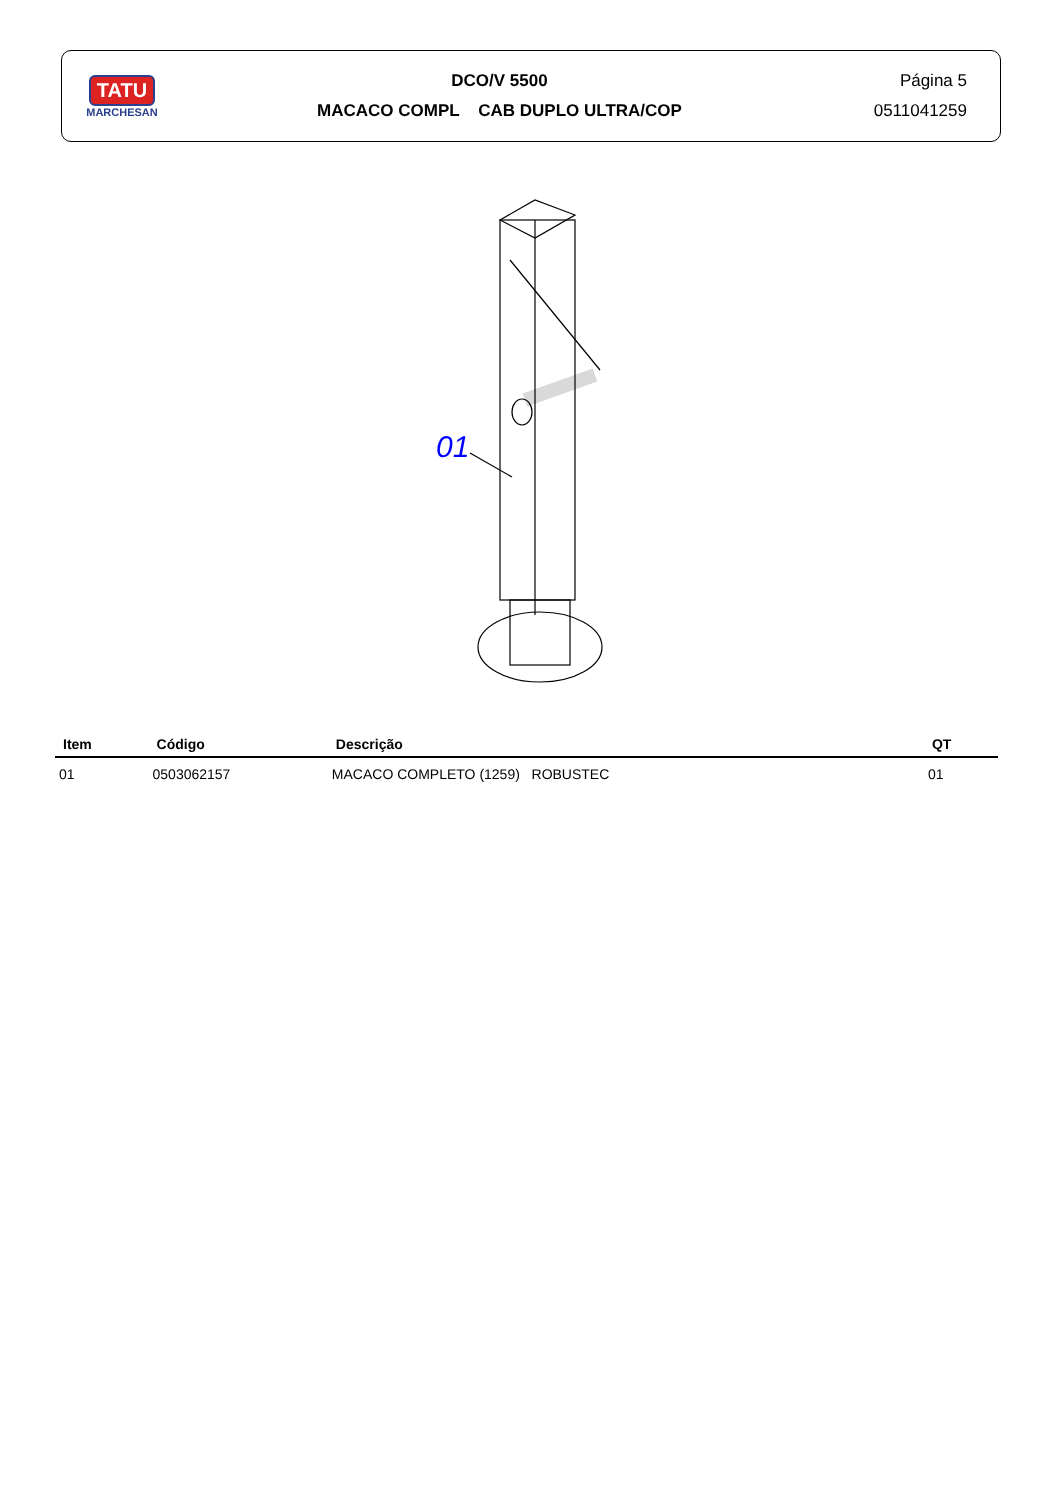TATU
MARCHESAN
DCO/V 5500
MACACO COMPL CAB DUPLO ULTRA/COP
Página 5
0511041259
01
| Item | Código | Descrição | QT |
| --- | --- | --- | --- |
| 01 | 0503062157 | MACACO COMPLETO (1259) ROBUSTEC | 01 |